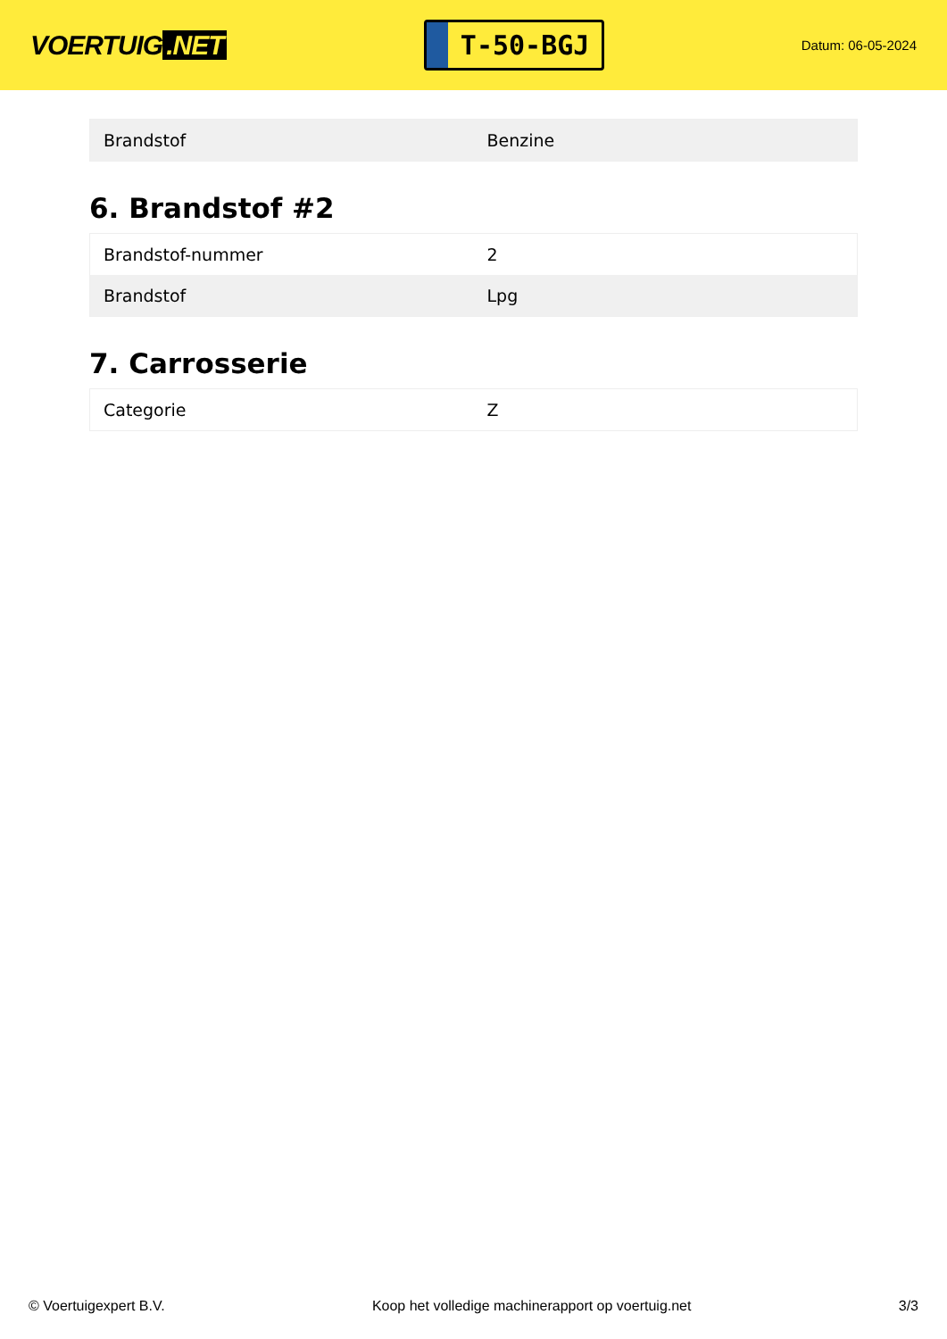VOERTUIG.NET
T-50-BGJ
Datum: 06-05-2024
| Brandstof | Benzine |
6. Brandstof #2
| Brandstof-nummer | 2 |
| Brandstof | Lpg |
7. Carrosserie
| Categorie | Z |
© Voertuigexpert B.V. Koop het volledige machinerapport op voertuig.net 3/3